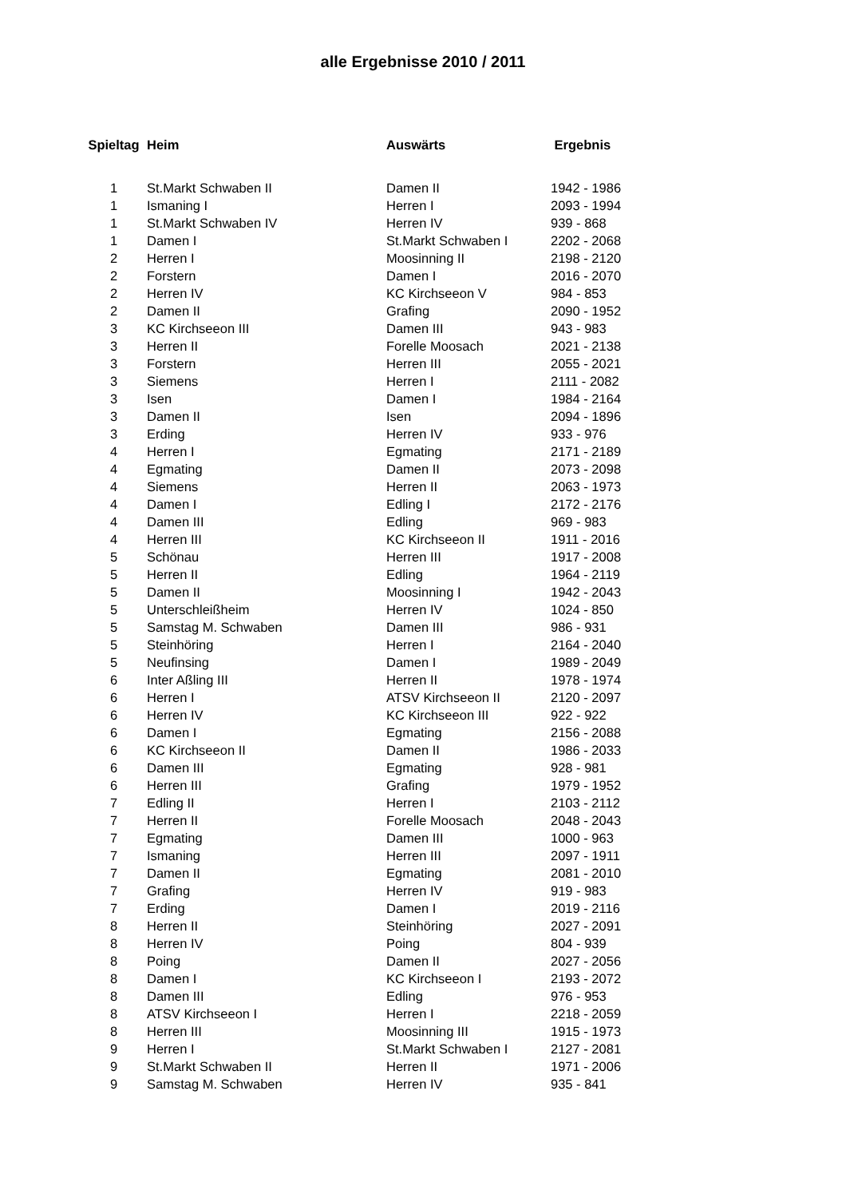alle Ergebnisse 2010 / 2011
| Spieltag | Heim | Auswärts | Ergebnis |
| --- | --- | --- | --- |
| 1 | St.Markt Schwaben II | Damen II | 1942 - 1986 |
| 1 | Ismaning I | Herren I | 2093 - 1994 |
| 1 | St.Markt Schwaben IV | Herren IV | 939 - 868 |
| 1 | Damen I | St.Markt Schwaben I | 2202 - 2068 |
| 2 | Herren I | Moosinning II | 2198 - 2120 |
| 2 | Forstern | Damen I | 2016 - 2070 |
| 2 | Herren IV | KC Kirchseeon V | 984 - 853 |
| 2 | Damen II | Grafing | 2090 - 1952 |
| 3 | KC Kirchseeon III | Damen III | 943 - 983 |
| 3 | Herren II | Forelle Moosach | 2021 - 2138 |
| 3 | Forstern | Herren III | 2055 - 2021 |
| 3 | Siemens | Herren I | 2111 - 2082 |
| 3 | Isen | Damen I | 1984 - 2164 |
| 3 | Damen II | Isen | 2094 - 1896 |
| 3 | Erding | Herren IV | 933 - 976 |
| 4 | Herren I | Egmating | 2171 - 2189 |
| 4 | Egmating | Damen II | 2073 - 2098 |
| 4 | Siemens | Herren II | 2063 - 1973 |
| 4 | Damen I | Edling I | 2172 - 2176 |
| 4 | Damen III | Edling | 969 - 983 |
| 4 | Herren III | KC Kirchseeon II | 1911 - 2016 |
| 5 | Schönau | Herren III | 1917 - 2008 |
| 5 | Herren II | Edling | 1964 - 2119 |
| 5 | Damen II | Moosinning I | 1942 - 2043 |
| 5 | Unterschleißheim | Herren IV | 1024 - 850 |
| 5 | Samstag M. Schwaben | Damen III | 986 - 931 |
| 5 | Steinhöring | Herren I | 2164 - 2040 |
| 5 | Neufinsing | Damen I | 1989 - 2049 |
| 6 | Inter Aßling III | Herren II | 1978 - 1974 |
| 6 | Herren I | ATSV Kirchseeon II | 2120 - 2097 |
| 6 | Herren IV | KC Kirchseeon III | 922 - 922 |
| 6 | Damen I | Egmating | 2156 - 2088 |
| 6 | KC Kirchseeon II | Damen II | 1986 - 2033 |
| 6 | Damen III | Egmating | 928 - 981 |
| 6 | Herren III | Grafing | 1979 - 1952 |
| 7 | Edling II | Herren I | 2103 - 2112 |
| 7 | Herren II | Forelle Moosach | 2048 - 2043 |
| 7 | Egmating | Damen III | 1000 - 963 |
| 7 | Ismaning | Herren III | 2097 - 1911 |
| 7 | Damen II | Egmating | 2081 - 2010 |
| 7 | Grafing | Herren IV | 919 - 983 |
| 7 | Erding | Damen I | 2019 - 2116 |
| 8 | Herren II | Steinhöring | 2027 - 2091 |
| 8 | Herren IV | Poing | 804 - 939 |
| 8 | Poing | Damen II | 2027 - 2056 |
| 8 | Damen I | KC Kirchseeon I | 2193 - 2072 |
| 8 | Damen III | Edling | 976 - 953 |
| 8 | ATSV Kirchseeon I | Herren I | 2218 - 2059 |
| 8 | Herren III | Moosinning III | 1915 - 1973 |
| 9 | Herren I | St.Markt Schwaben I | 2127 - 2081 |
| 9 | St.Markt Schwaben II | Herren II | 1971 - 2006 |
| 9 | Samstag M. Schwaben | Herren IV | 935 - 841 |